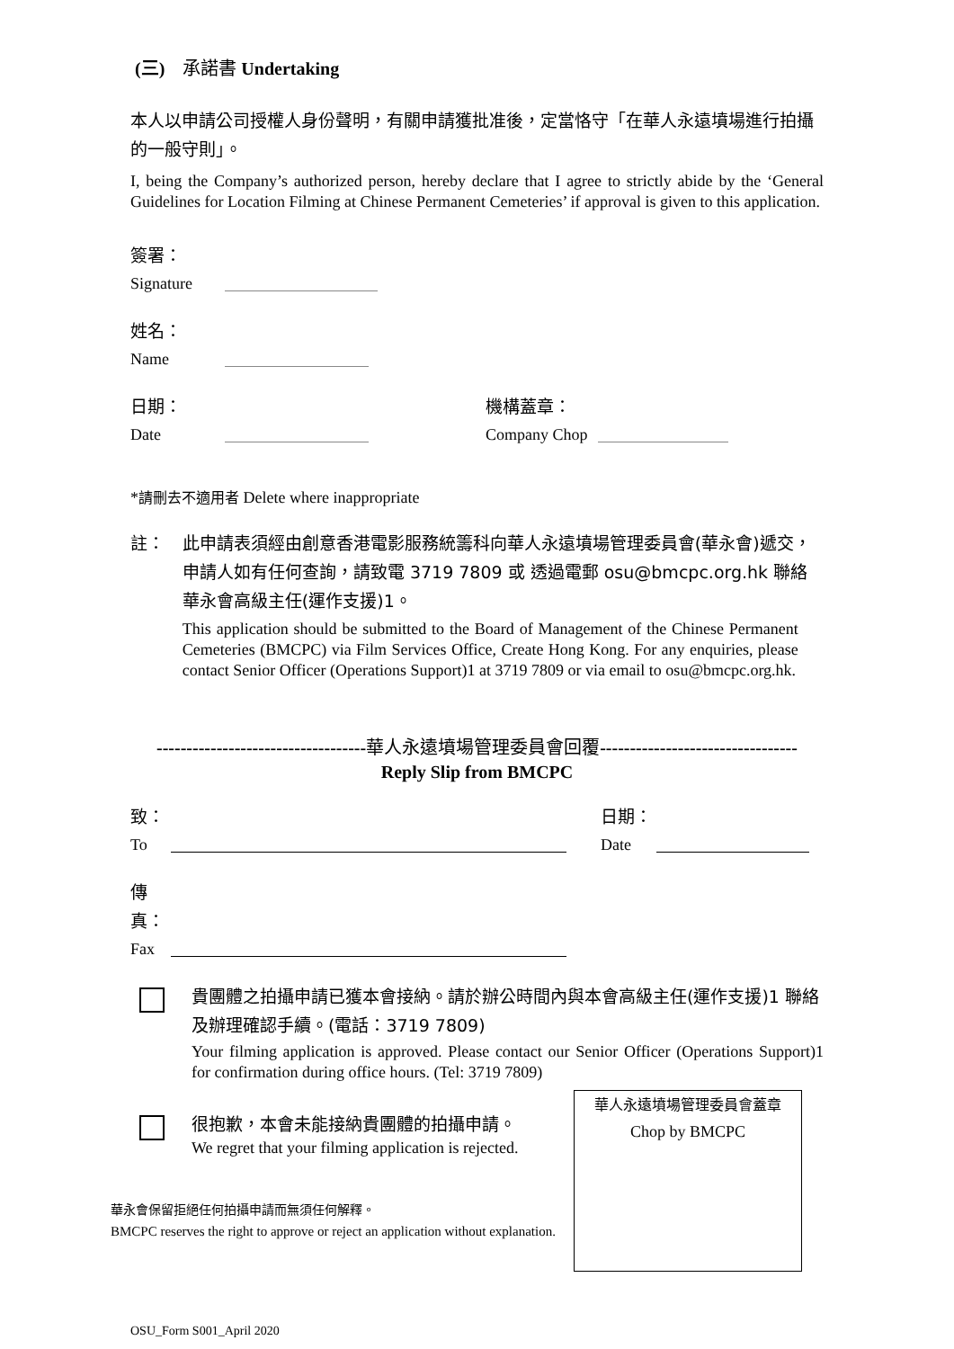(三)　承諾書 Undertaking
本人以申請公司授權人身份聲明，有關申請獲批准後，定當恪守「在華人永遠墳場進行拍攝的一般守則」。
I, being the Company’s authorized person, hereby declare that I agree to strictly abide by the ‘General Guidelines for Location Filming at Chinese Permanent Cemeteries’ if approval is given to this application.
簽署：
Signature
姓名：
Name
日期：
Date
機構蓋章：
Company Chop
*請刪去不適用者 Delete where inappropriate
註： 此申請表須經由創意香港電影服務統籌科向華人永遠墳場管理委員會(華永會)遞交，申請人如有任何查詢，請致電 3719 7809 或 透過電郵 osu@bmcpc.org.hk 聯絡華永會高級主任(運作支援)1。
This application should be submitted to the Board of Management of the Chinese Permanent Cemeteries (BMCPC) via Film Services Office, Create Hong Kong. For any enquiries, please contact Senior Officer (Operations Support)1 at 3719 7809 or via email to osu@bmcpc.org.hk.
-----------------------------------華人永遠墳場管理委員會回覆---------------------------------
Reply Slip from BMCPC
致：
To
日期：
Date
傳真：
Fax
貴團體之拍攝申請已獲本會接納。請於辦公時間內與本會高級主任(運作支援)1 聯絡及辦理確認手續。(電話：3719 7809)
Your filming application is approved. Please contact our Senior Officer (Operations Support)1 for confirmation during office hours. (Tel: 3719 7809)
很抱歉，本會未能接納貴團體的拍攝申請。
We regret that your filming application is rejected.
華永會保留拒絕任何拍攝申請而無須任何解釋。
BMCPC reserves the right to approve or reject an application without explanation.
華人永遠墳場管理委員會蓋章
Chop by BMCPC
OSU_Form S001_April 2020